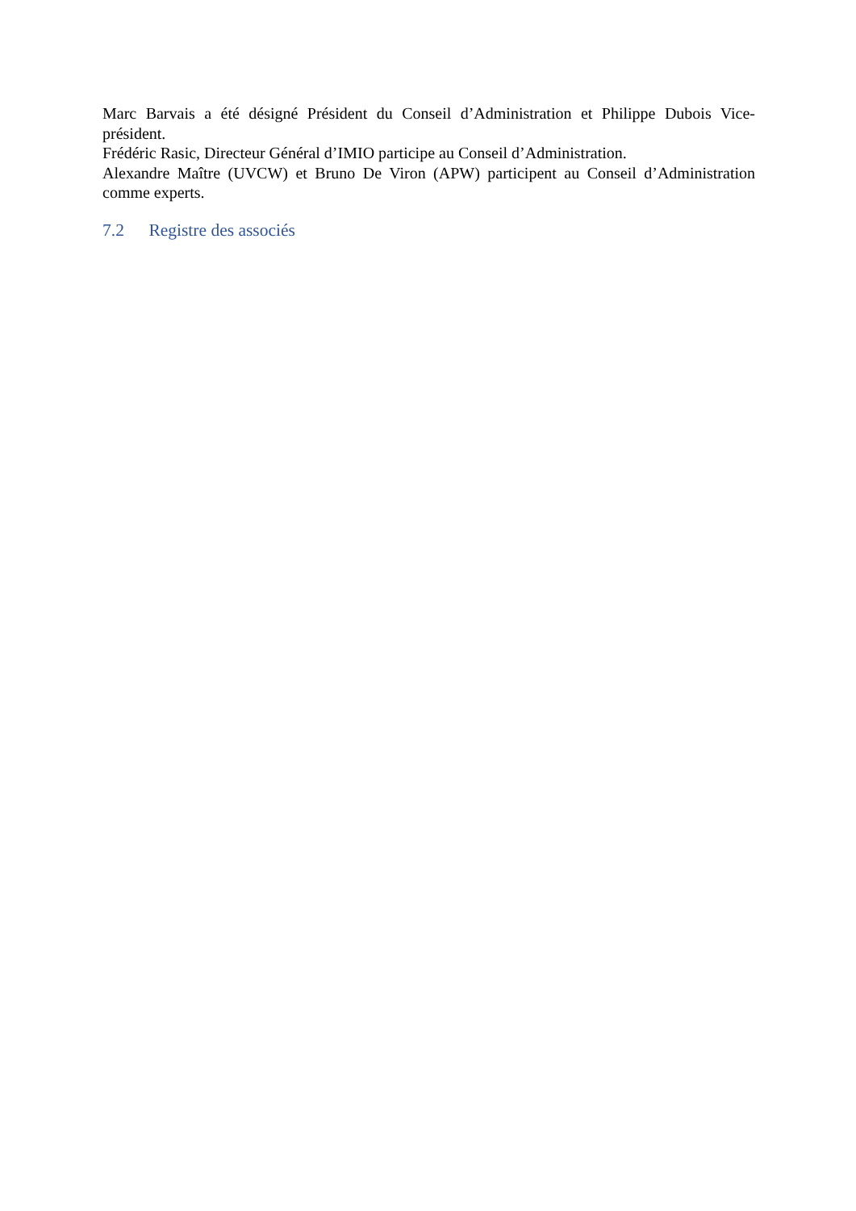Marc Barvais a été désigné Président du Conseil d’Administration et Philippe Dubois Vice-président.
Frédéric Rasic, Directeur Général d’IMIO participe au Conseil d’Administration.
Alexandre Maître (UVCW) et Bruno De Viron (APW) participent au Conseil d’Administration comme experts.
7.2 Registre des associés